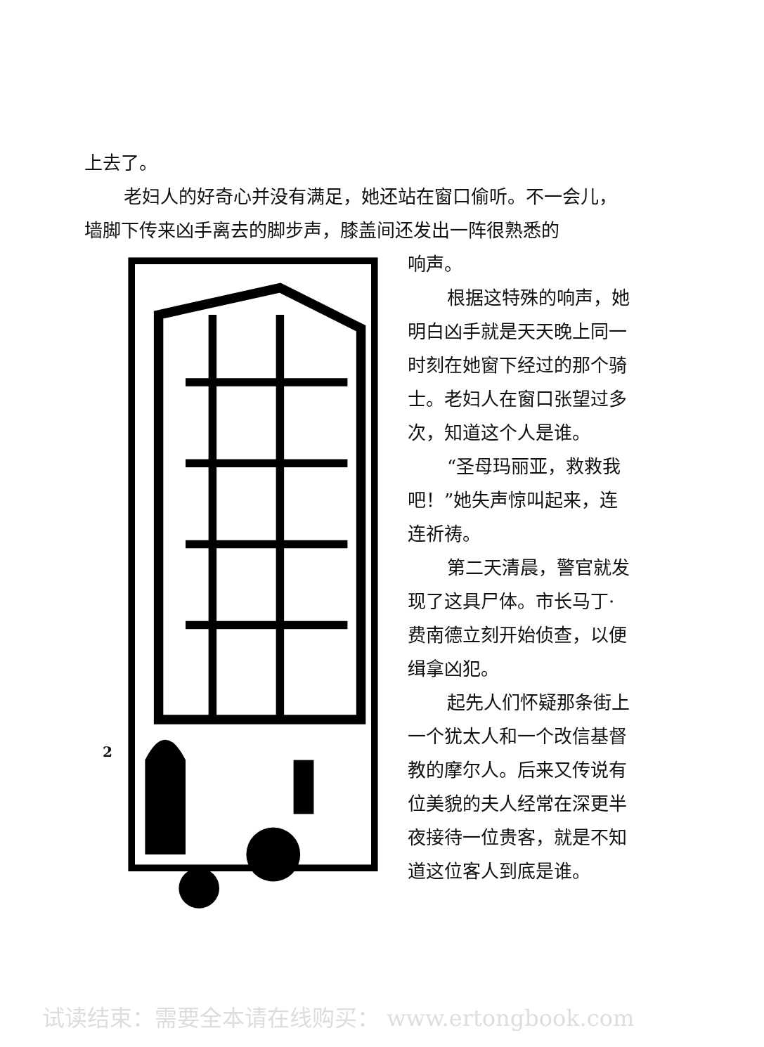上去了。
老妇人的好奇心并没有满足，她还站在窗口偷听。不一会儿，墙脚下传来凶手离去的脚步声，膝盖间还发出一阵很熟悉的
响声。
根据这特殊的响声，她明白凶手就是天天晚上同一时刻在她窗下经过的那个骑士。老妇人在窗口张望过多次，知道这个人是谁。
“圣母玛丽亚，救救我吧！”她失声惊叫起来，连连祈祷。
第二天清晨，警官就发现了这具尸体。市长马丁·费南德立刻开始侦查，以便缉拿凶犯。
起先人们怀疑那条街上一个犹太人和一个改信基督教的摩尔人。后来又传说有位美貌的夫人经常在深更半夜接待一位贵客，就是不知道这位客人到底是谁。
2
试读结束：需要全本请在线购买： www.ertongbook.com